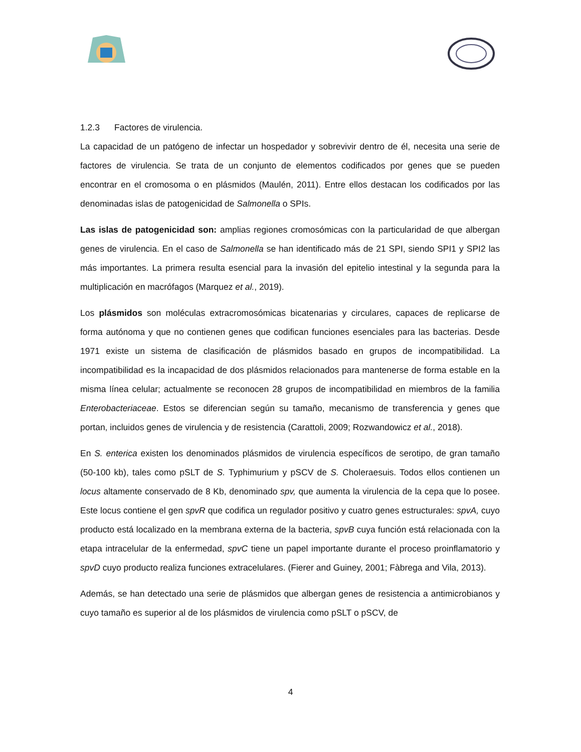1.2.3 Factores de virulencia.
La capacidad de un patógeno de infectar un hospedador y sobrevivir dentro de él, necesita una serie de factores de virulencia. Se trata de un conjunto de elementos codificados por genes que se pueden encontrar en el cromosoma o en plásmidos (Maulén, 2011). Entre ellos destacan los codificados por las denominadas islas de patogenicidad de Salmonella o SPIs.
Las islas de patogenicidad son: amplias regiones cromosómicas con la particularidad de que albergan genes de virulencia. En el caso de Salmonella se han identificado más de 21 SPI, siendo SPI1 y SPI2 las más importantes. La primera resulta esencial para la invasión del epitelio intestinal y la segunda para la multiplicación en macrófagos (Marquez et al., 2019).
Los plásmidos son moléculas extracromosómicas bicatenarias y circulares, capaces de replicarse de forma autónoma y que no contienen genes que codifican funciones esenciales para las bacterias. Desde 1971 existe un sistema de clasificación de plásmidos basado en grupos de incompatibilidad. La incompatibilidad es la incapacidad de dos plásmidos relacionados para mantenerse de forma estable en la misma línea celular; actualmente se reconocen 28 grupos de incompatibilidad en miembros de la familia Enterobacteriaceae. Estos se diferencian según su tamaño, mecanismo de transferencia y genes que portan, incluidos genes de virulencia y de resistencia (Carattoli, 2009; Rozwandowicz et al., 2018).
En S. enterica existen los denominados plásmidos de virulencia específicos de serotipo, de gran tamaño (50-100 kb), tales como pSLT de S. Typhimurium y pSCV de S. Choleraesuis. Todos ellos contienen un locus altamente conservado de 8 Kb, denominado spv, que aumenta la virulencia de la cepa que lo posee. Este locus contiene el gen spvR que codifica un regulador positivo y cuatro genes estructurales: spvA, cuyo producto está localizado en la membrana externa de la bacteria, spvB cuya función está relacionada con la etapa intracelular de la enfermedad, spvC tiene un papel importante durante el proceso proinflamatorio y spvD cuyo producto realiza funciones extracelulares. (Fierer and Guiney, 2001; Fàbrega and Vila, 2013).
Además, se han detectado una serie de plásmidos que albergan genes de resistencia a antimicrobianos y cuyo tamaño es superior al de los plásmidos de virulencia como pSLT o pSCV, de
4